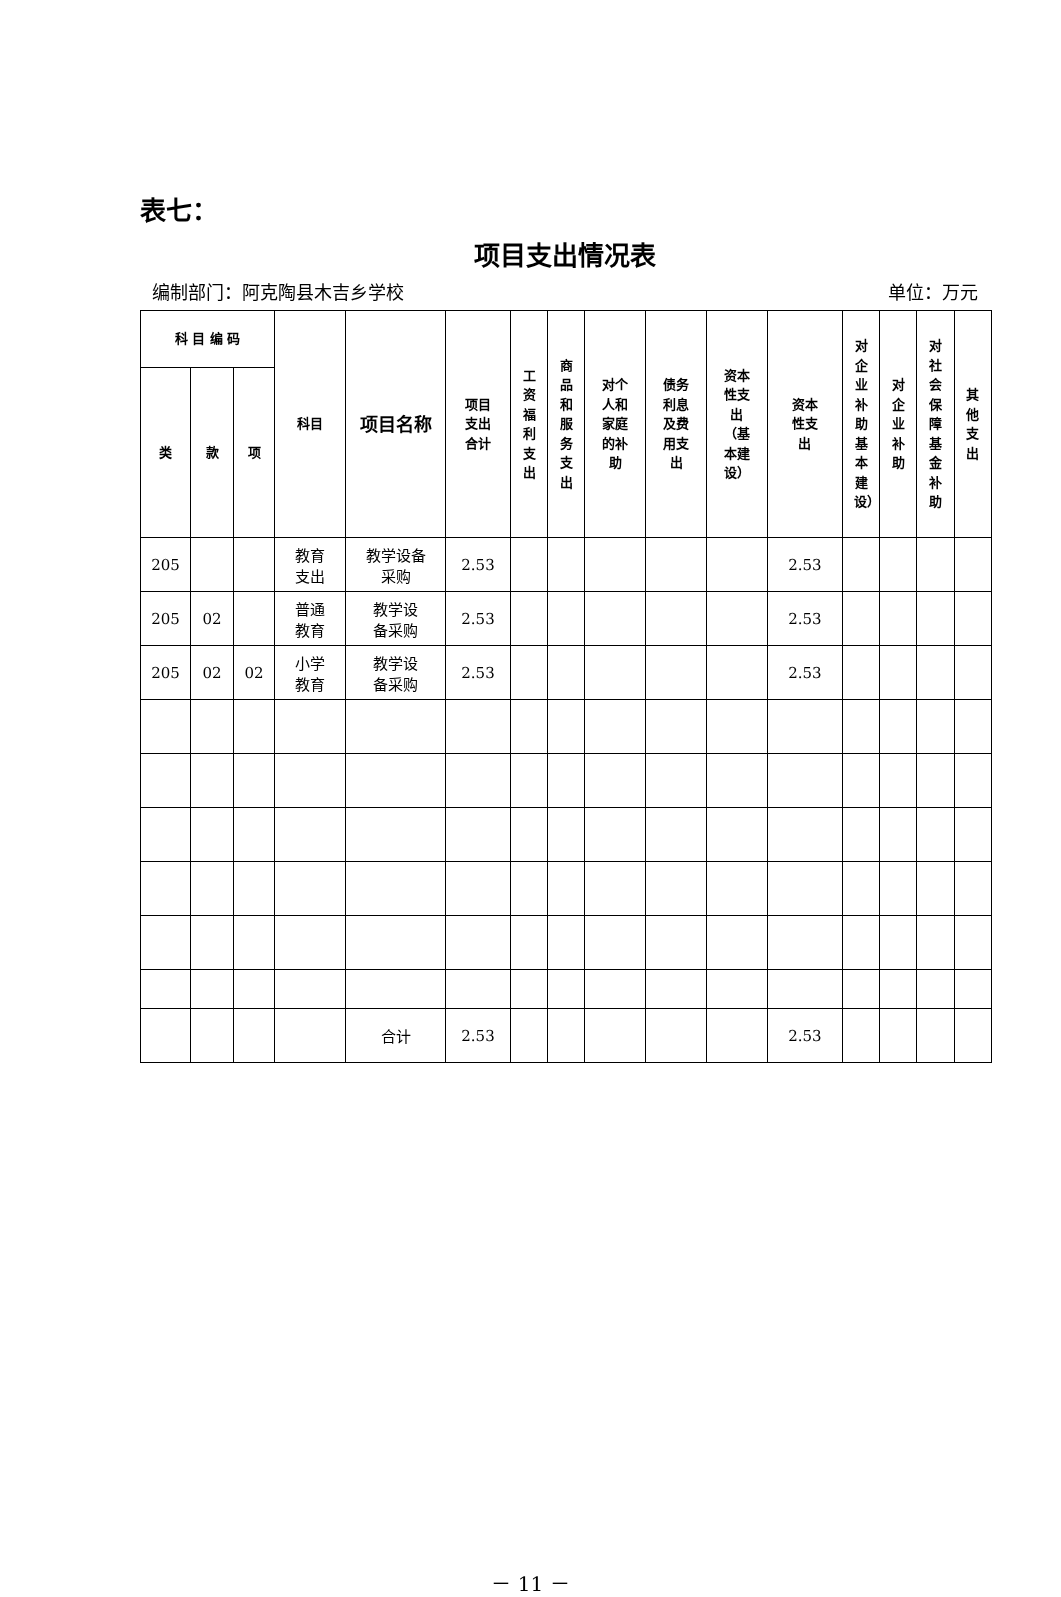表七：
项目支出情况表
编制部门：阿克陶县木吉乡学校 单位：万元
| 科 目 编 码 | | | 科目 | 项目名称 | 项目 支出 合计 | 工资福利支出 | 商品和服务支出 | 对个 人和 家庭 的补 助 | 债务 利息 及费 用支 出 | 资本 性支 出 （基 本建 设） | 资本 性支 出 | 对企业补助 基本建设） | 对企业补助 | 对社会保障基金补助 | 其他支出 |
| --- | --- | --- | --- | --- | --- | --- | --- | --- | --- | --- | --- | --- | --- | --- | --- |
| 类 | 款 | 项 | | | | | | | | | | | | | |
| 205 | | | 教育 支出 | 教学设备 采购 | 2.53 | | | | | | 2.53 | | | | |
| 205 | 02 | | 普通 教育 | 教学设 备采购 | 2.53 | | | | | | 2.53 | | | | |
| 205 | 02 | 02 | 小学 教育 | 教学设 备采购 | 2.53 | | | | | | 2.53 | | | | |
| | | | | 合计 | 2.53 | | | | | | 2.53 | | | | |
－ 11 －